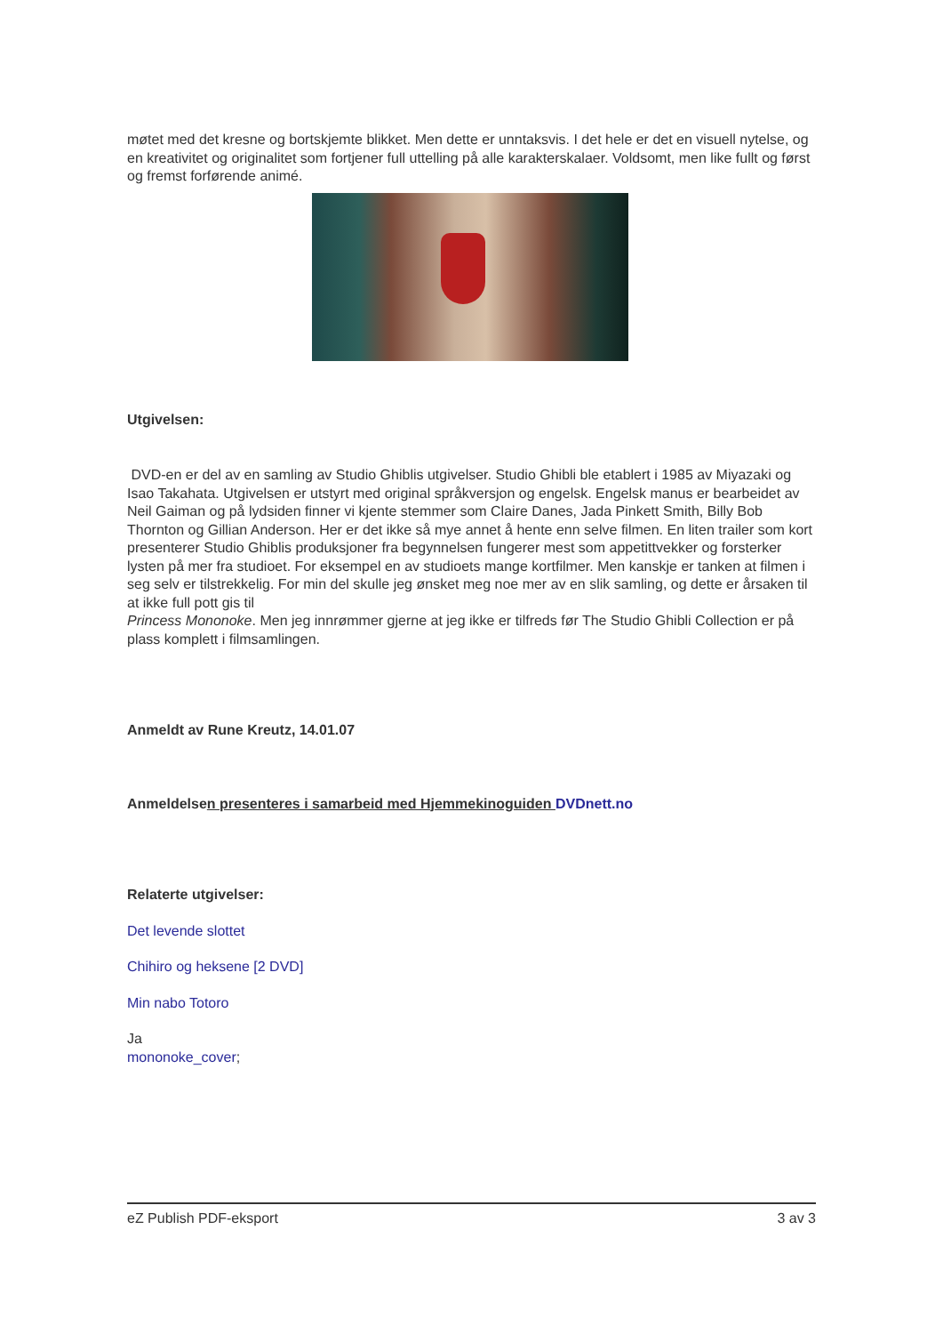møtet med det kresne og bortskjemte blikket. Men dette er unntaksvis. I det hele er det en visuell nytelse, og en kreativitet og originalitet som fortjener full uttelling på alle karakterskalaer. Voldsomt, men like fullt og først og fremst forførende animé.
Utgivelsen:
DVD-en er del av en samling av Studio Ghiblis utgivelser. Studio Ghibli ble etablert i 1985 av Miyazaki og Isao Takahata. Utgivelsen er utstyrt med original språkversjon og engelsk. Engelsk manus er bearbeidet av Neil Gaiman og på lydsiden finner vi kjente stemmer som Claire Danes, Jada Pinkett Smith, Billy Bob Thornton og Gillian Anderson. Her er det ikke så mye annet å hente enn selve filmen. En liten trailer som kort presenterer Studio Ghiblis produksjoner fra begynnelsen fungerer mest som appetittvekker og forsterker lysten på mer fra studioet. For eksempel en av studioets mange kortfilmer. Men kanskje er tanken at filmen i seg selv er tilstrekkelig. For min del skulle jeg ønsket meg noe mer av en slik samling, og dette er årsaken til at ikke full pott gis til
Princess Mononoke. Men jeg innrømmer gjerne at jeg ikke er tilfreds før The Studio Ghibli Collection er på plass komplett i filmsamlingen.
Anmeldt av Rune Kreutz, 14.01.07
Anmeldelsen presenteres i samarbeid med Hjemmekinoguiden DVDnett.no
Relaterte utgivelser:
Det levende slottet
Chihiro og heksene [2 DVD]
Min nabo Totoro
Ja
mononoke_cover;
eZ Publish PDF-eksport 3 av 3